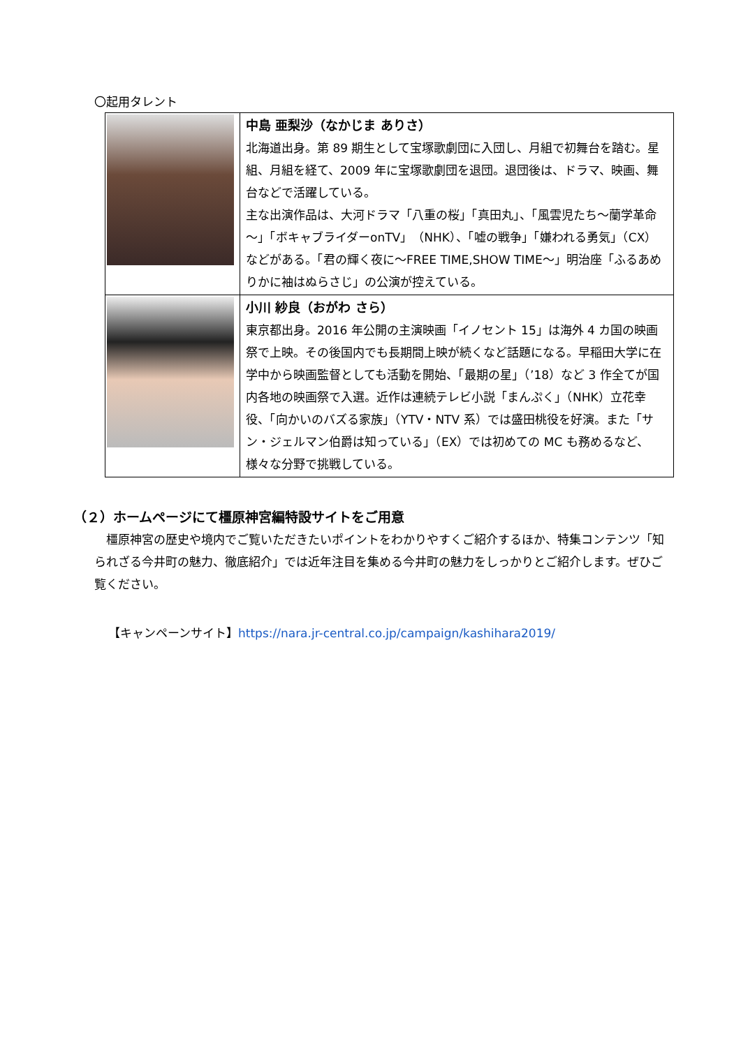〇起用タレント
| | 中島 亜梨沙（なかじま ありさ） 北海道出身。第 89 期生として宝塚歌劇団に入団し、月組で初舞台を踏む。星組、月組を経て、2009 年に宝塚歌劇団を退団。退団後は、ドラマ、映画、舞台などで活躍している。 主な出演作品は、大河ドラマ「八重の桜」「真田丸」、「風雲児たち～蘭学革命～」「ボキャブライダーonTV」（NHK）、「嘘の戦争」「嫌われる勇気」（CX）などがある。「君の輝く夜に～FREE TIME,SHOW TIME～」明治座「ふるあめりかに袖はぬらさじ」の公演が控えている。 |
| | 小川 紗良（おがわ さら） 東京都出身。2016 年公開の主演映画「イノセント 15」は海外 4 カ国の映画祭で上映。その後国内でも長期間上映が続くなど話題になる。早稲田大学に在学中から映画監督としても活動を開始、「最期の星」（’18）など 3 作全てが国内各地の映画祭で入選。近作は連続テレビ小説「まんぷく」（NHK）立花幸役、「向かいのバズる家族」（YTV・NTV 系）では盛田桃役を好演。また「サン・ジェルマン伯爵は知っている」（EX）では初めての MC も務めるなど、様々な分野で挑戦している。 |
（２）ホームページにて橿原神宮編特設サイトをご用意
橿原神宮の歴史や境内でご覧いただきたいポイントをわかりやすくご紹介するほか、特集コンテンツ「知られざる今井町の魅力、徹底紹介」では近年注目を集める今井町の魅力をしっかりとご紹介します。ぜひご覧ください。
【キャンペーンサイト】https://nara.jr-central.co.jp/campaign/kashihara2019/